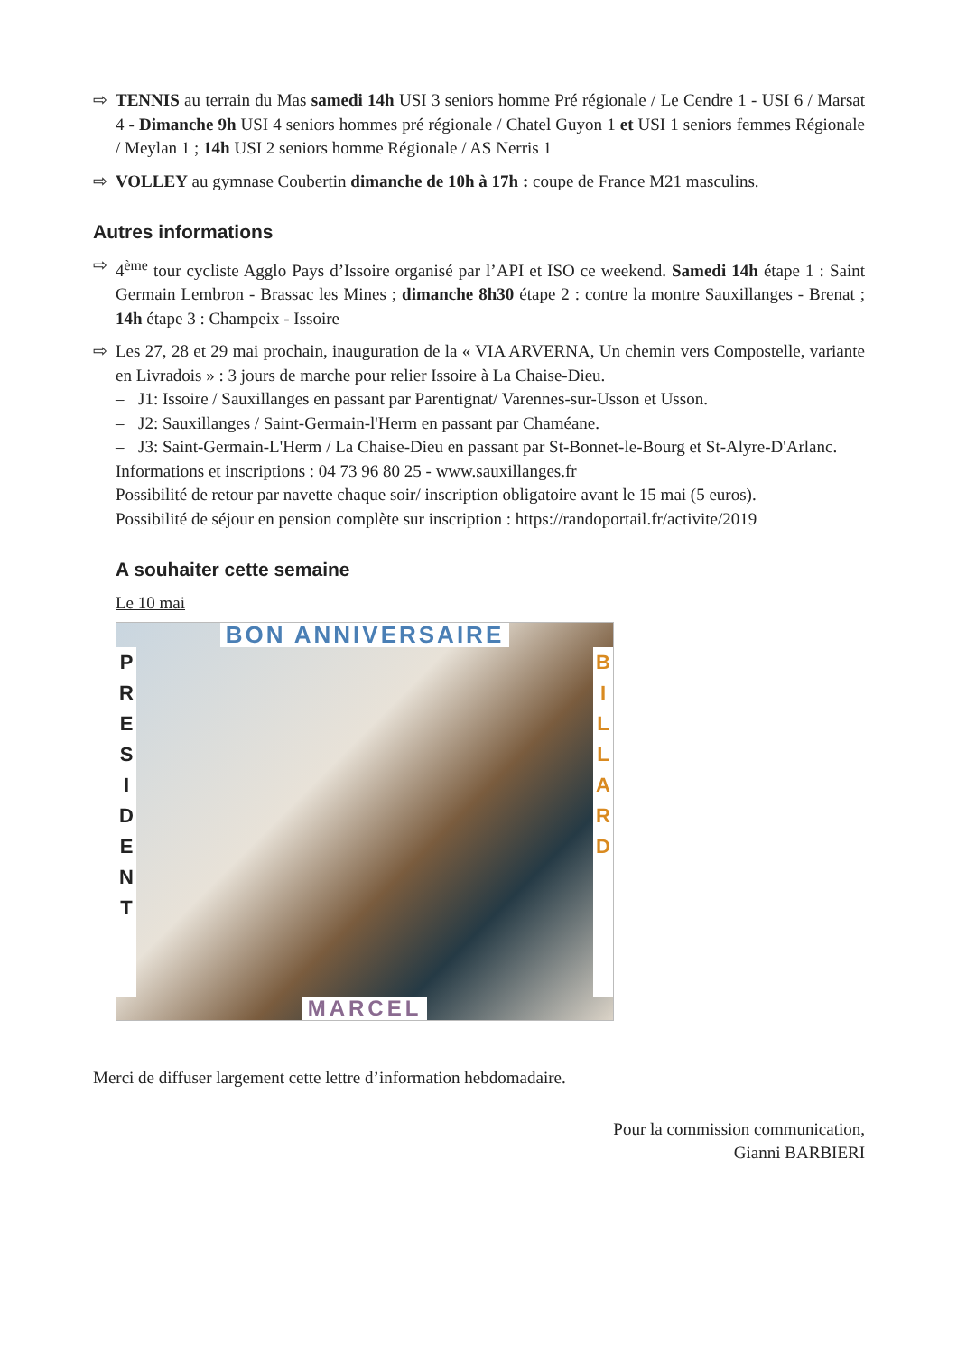⇨ TENNIS au terrain du Mas samedi 14h USI 3 seniors homme Pré régionale / Le Cendre 1 - USI 6 / Marsat 4 - Dimanche 9h USI 4 seniors hommes pré régionale / Chatel Guyon 1 et USI 1 seniors femmes Régionale / Meylan 1 ; 14h USI 2 seniors homme Régionale / AS Nerris 1
⇨ VOLLEY au gymnase Coubertin dimanche de 10h à 17h : coupe de France M21 masculins.
Autres informations
⇨ 4<sup>ème</sup> tour cycliste Agglo Pays d’Issoire organisé par l’API et ISO ce weekend. Samedi 14h étape 1 : Saint Germain Lembron - Brassac les Mines ; dimanche 8h30 étape 2 : contre la montre Sauxillanges - Brenat ; 14h étape 3 : Champeix - Issoire
⇨ Les 27, 28 et 29 mai prochain, inauguration de la « VIA ARVERNA, Un chemin vers Compostelle, variante en Livradois » : 3 jours de marche pour relier Issoire à La Chaise-Dieu.
– J1: Issoire / Sauxillanges en passant par Parentignat/ Varennes-sur-Usson et Usson.
– J2: Sauxillanges / Saint-Germain-l'Herm en passant par Chaméane.
– J3: Saint-Germain-L'Herm / La Chaise-Dieu en passant par St-Bonnet-le-Bourg et St-Alyre-D'Arlanc.
Informations et inscriptions : 04 73 96 80 25 - www.sauxillanges.fr
Possibilité de retour par navette chaque soir/ inscription obligatoire avant le 15 mai (5 euros).
Possibilité de séjour en pension complète sur inscription : https://randoportail.fr/activite/2019
A souhaiter cette semaine
Le 10 mai
BON ANNIVERSAIRE
P R E S I D E N T
B I L L A R D
MARCEL
Merci de diffuser largement cette lettre d’information hebdomadaire.
Pour la commission communication,
Gianni BARBIERI